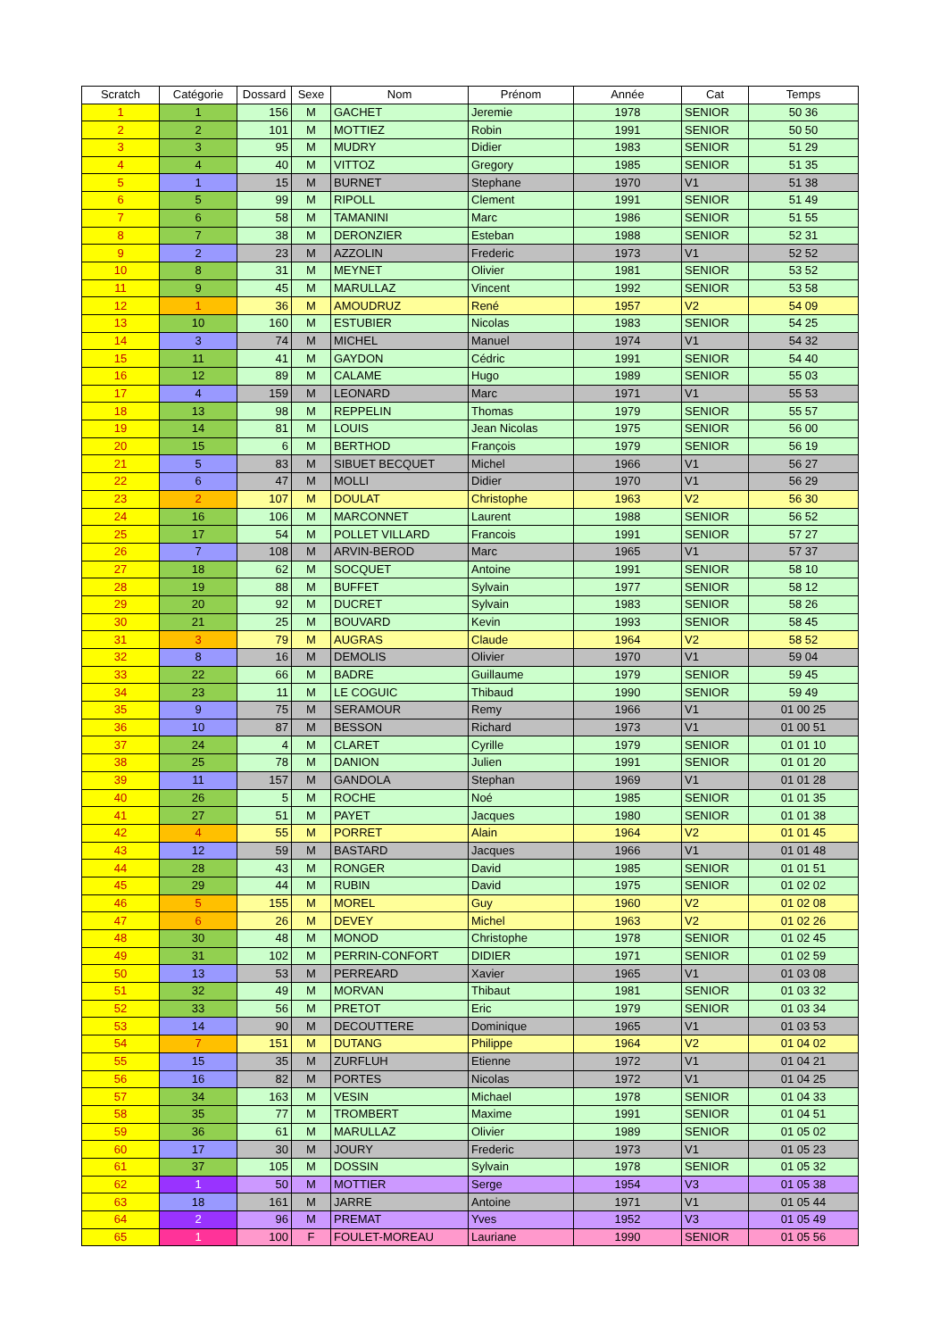| Scratch | Catégorie | Dossard | Sexe | Nom | Prénom | Année | Cat | Temps |
| --- | --- | --- | --- | --- | --- | --- | --- | --- |
| 1 | 1 | 156 | M | GACHET | Jeremie | 1978 | SENIOR | 50 36 |
| 2 | 2 | 101 | M | MOTTIEZ | Robin | 1991 | SENIOR | 50 50 |
| 3 | 3 | 95 | M | MUDRY | Didier | 1983 | SENIOR | 51 29 |
| 4 | 4 | 40 | M | VITTOZ | Gregory | 1985 | SENIOR | 51 35 |
| 5 | 1 | 15 | M | BURNET | Stephane | 1970 | V1 | 51 38 |
| 6 | 5 | 99 | M | RIPOLL | Clement | 1991 | SENIOR | 51 49 |
| 7 | 6 | 58 | M | TAMANINI | Marc | 1986 | SENIOR | 51 55 |
| 8 | 7 | 38 | M | DERONZIER | Esteban | 1988 | SENIOR | 52 31 |
| 9 | 2 | 23 | M | AZZOLIN | Frederic | 1973 | V1 | 52 52 |
| 10 | 8 | 31 | M | MEYNET | Olivier | 1981 | SENIOR | 53 52 |
| 11 | 9 | 45 | M | MARULLAZ | Vincent | 1992 | SENIOR | 53 58 |
| 12 | 1 | 36 | M | AMOUDRUZ | René | 1957 | V2 | 54 09 |
| 13 | 10 | 160 | M | ESTUBIER | Nicolas | 1983 | SENIOR | 54 25 |
| 14 | 3 | 74 | M | MICHEL | Manuel | 1974 | V1 | 54 32 |
| 15 | 11 | 41 | M | GAYDON | Cédric | 1991 | SENIOR | 54 40 |
| 16 | 12 | 89 | M | CALAME | Hugo | 1989 | SENIOR | 55 03 |
| 17 | 4 | 159 | M | LEONARD | Marc | 1971 | V1 | 55 53 |
| 18 | 13 | 98 | M | REPPELIN | Thomas | 1979 | SENIOR | 55 57 |
| 19 | 14 | 81 | M | LOUIS | Jean Nicolas | 1975 | SENIOR | 56 00 |
| 20 | 15 | 6 | M | BERTHOD | François | 1979 | SENIOR | 56 19 |
| 21 | 5 | 83 | M | SIBUET BECQUET | Michel | 1966 | V1 | 56 27 |
| 22 | 6 | 47 | M | MOLLI | Didier | 1970 | V1 | 56 29 |
| 23 | 2 | 107 | M | DOULAT | Christophe | 1963 | V2 | 56 30 |
| 24 | 16 | 106 | M | MARCONNET | Laurent | 1988 | SENIOR | 56 52 |
| 25 | 17 | 54 | M | POLLET VILLARD | Francois | 1991 | SENIOR | 57 27 |
| 26 | 7 | 108 | M | ARVIN-BEROD | Marc | 1965 | V1 | 57 37 |
| 27 | 18 | 62 | M | SOCQUET | Antoine | 1991 | SENIOR | 58 10 |
| 28 | 19 | 88 | M | BUFFET | Sylvain | 1977 | SENIOR | 58 12 |
| 29 | 20 | 92 | M | DUCRET | Sylvain | 1983 | SENIOR | 58 26 |
| 30 | 21 | 25 | M | BOUVARD | Kevin | 1993 | SENIOR | 58 45 |
| 31 | 3 | 79 | M | AUGRAS | Claude | 1964 | V2 | 58 52 |
| 32 | 8 | 16 | M | DEMOLIS | Olivier | 1970 | V1 | 59 04 |
| 33 | 22 | 66 | M | BADRE | Guillaume | 1979 | SENIOR | 59 45 |
| 34 | 23 | 11 | M | LE COGUIC | Thibaud | 1990 | SENIOR | 59 49 |
| 35 | 9 | 75 | M | SERAMOUR | Remy | 1966 | V1 | 01 00 25 |
| 36 | 10 | 87 | M | BESSON | Richard | 1973 | V1 | 01 00 51 |
| 37 | 24 | 4 | M | CLARET | Cyrille | 1979 | SENIOR | 01 01 10 |
| 38 | 25 | 78 | M | DANION | Julien | 1991 | SENIOR | 01 01 20 |
| 39 | 11 | 157 | M | GANDOLA | Stephan | 1969 | V1 | 01 01 28 |
| 40 | 26 | 5 | M | ROCHE | Noé | 1985 | SENIOR | 01 01 35 |
| 41 | 27 | 51 | M | PAYET | Jacques | 1980 | SENIOR | 01 01 38 |
| 42 | 4 | 55 | M | PORRET | Alain | 1964 | V2 | 01 01 45 |
| 43 | 12 | 59 | M | BASTARD | Jacques | 1966 | V1 | 01 01 48 |
| 44 | 28 | 43 | M | RONGER | David | 1985 | SENIOR | 01 01 51 |
| 45 | 29 | 44 | M | RUBIN | David | 1975 | SENIOR | 01 02 02 |
| 46 | 5 | 155 | M | MOREL | Guy | 1960 | V2 | 01 02 08 |
| 47 | 6 | 26 | M | DEVEY | Michel | 1963 | V2 | 01 02 26 |
| 48 | 30 | 48 | M | MONOD | Christophe | 1978 | SENIOR | 01 02 45 |
| 49 | 31 | 102 | M | PERRIN-CONFORT | DIDIER | 1971 | SENIOR | 01 02 59 |
| 50 | 13 | 53 | M | PERREARD | Xavier | 1965 | V1 | 01 03 08 |
| 51 | 32 | 49 | M | MORVAN | Thibaut | 1981 | SENIOR | 01 03 32 |
| 52 | 33 | 56 | M | PRETOT | Eric | 1979 | SENIOR | 01 03 34 |
| 53 | 14 | 90 | M | DECOUTTERE | Dominique | 1965 | V1 | 01 03 53 |
| 54 | 7 | 151 | M | DUTANG | Philippe | 1964 | V2 | 01 04 02 |
| 55 | 15 | 35 | M | ZURFLUH | Etienne | 1972 | V1 | 01 04 21 |
| 56 | 16 | 82 | M | PORTES | Nicolas | 1972 | V1 | 01 04 25 |
| 57 | 34 | 163 | M | VESIN | Michael | 1978 | SENIOR | 01 04 33 |
| 58 | 35 | 77 | M | TROMBERT | Maxime | 1991 | SENIOR | 01 04 51 |
| 59 | 36 | 61 | M | MARULLAZ | Olivier | 1989 | SENIOR | 01 05 02 |
| 60 | 17 | 30 | M | JOURY | Frederic | 1973 | V1 | 01 05 23 |
| 61 | 37 | 105 | M | DOSSIN | Sylvain | 1978 | SENIOR | 01 05 32 |
| 62 | 1 | 50 | M | MOTTIER | Serge | 1954 | V3 | 01 05 38 |
| 63 | 18 | 161 | M | JARRE | Antoine | 1971 | V1 | 01 05 44 |
| 64 | 2 | 96 | M | PREMAT | Yves | 1952 | V3 | 01 05 49 |
| 65 | 1 | 100 | F | FOULET-MOREAU | Lauriane | 1990 | SENIOR | 01 05 56 |